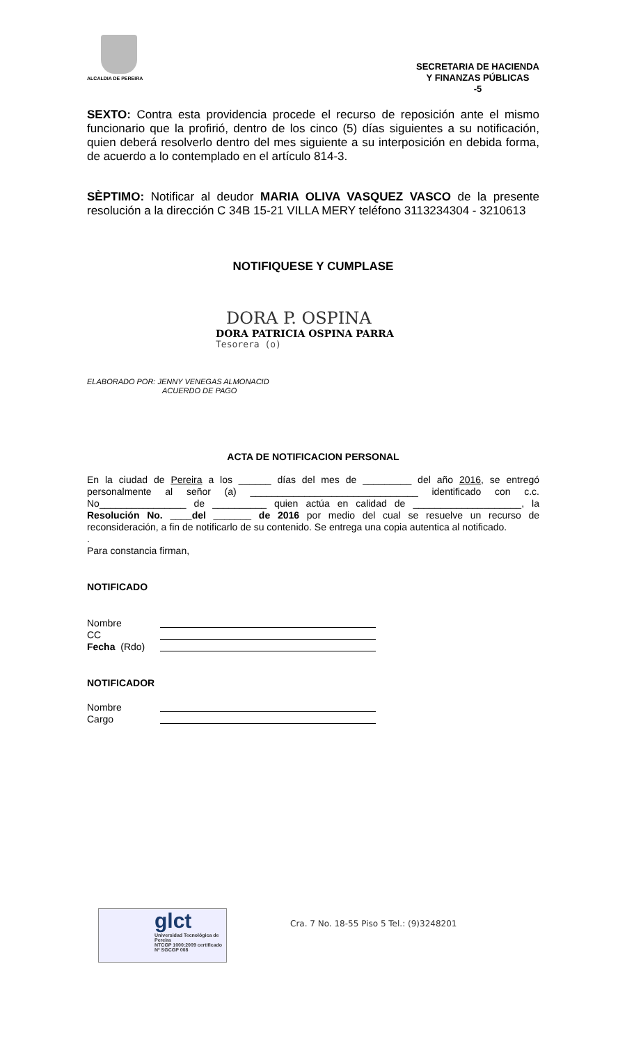ALCALDIA DE PEREIRA
SECRETARIA DE HACIENDA
Y FINANZAS PÚBLICAS
-5
SEXTO: Contra esta providencia procede el recurso de reposición ante el mismo funcionario que la profirió, dentro de los cinco (5) días siguientes a su notificación, quien deberá resolverlo dentro del mes siguiente a su interposición en debida forma, de acuerdo a lo contemplado en el artículo 814-3.
SÈPTIMO: Notificar al deudor MARIA OLIVA VASQUEZ VASCO de la presente resolución a la dirección C 34B 15-21 VILLA MERY teléfono 3113234304 - 3210613
NOTIFIQUESE Y CUMPLASE
DORA P. OSPINA
DORA PATRICIA OSPINA PARRA
Tesorera (o)
ELABORADO POR: JENNY VENEGAS ALMONACID
ACUERDO DE PAGO
ACTA DE NOTIFICACION PERSONAL
En la ciudad de Pereira a los ______ días del mes de _________ del año 2016, se entregó personalmente al señor (a) _______________________________ identificado con c.c. No________________ de __________ quien actúa en calidad de ____________________, la Resolución No. ____del _______ de 2016 por medio del cual se resuelve un recurso de reconsideración, a fin de notificarlo de su contenido. Se entrega una copia autentica al notificado.
.
Para constancia firman,
NOTIFICADO
Nombre
CC
Fecha (Rdo)
NOTIFICADOR
Nombre
Cargo
glct
Universidad Tecnológica de Pereira
NTCGP 1000:2009 certificado Nº SGCGP 008
Cra. 7 No. 18-55 Piso 5 Tel.: (9)3248201